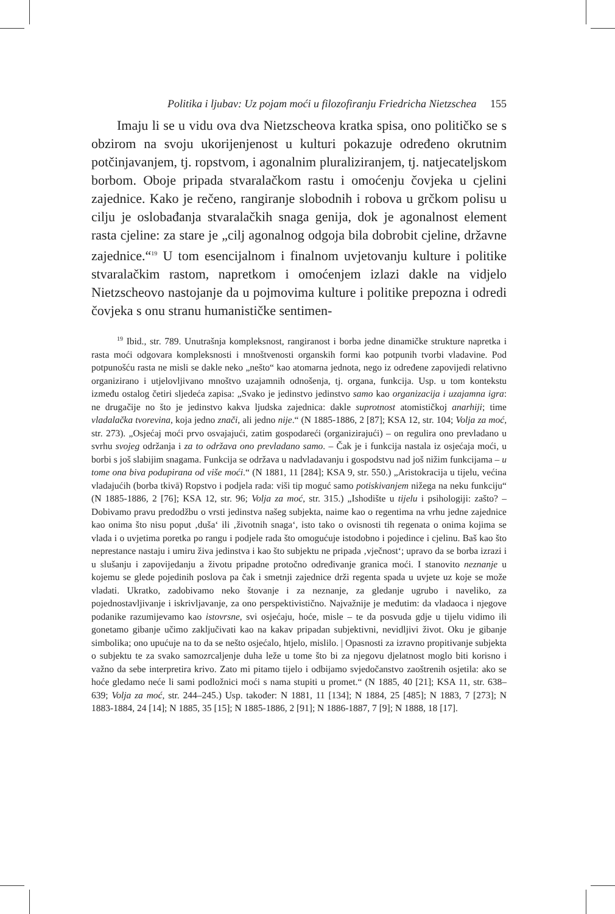Politika i ljubav: Uz pojam moći u filozofiranju Friedricha Nietzschea 155
Imaju li se u vidu ova dva Nietzscheova kratka spisa, ono političko se s obzirom na svoju ukorijenjenost u kulturi pokazuje određeno okrutnim potčinjavanjem, tj. ropstvom, i agonalnim pluraliziranjem, tj. natjecateljskom borbom. Oboje pripada stvaralačkom rastu i omoćenju čovjeka u cjelini zajednice. Kako je rečeno, rangiranje slobodnih i robova u grčkom polisu u cilju je oslobađanja stvaralačkih snaga genija, dok je agonalnost element rasta cjeline: za stare je „cilj agonalnog odgoja bila dobrobit cjeline, državne zajednice.“<sup>19</sup> U tom esencijalnom i finalnom uvjetovanju kulture i politike stvaralačkim rastom, napretkom i omoćenjem izlazi dakle na vidjelo Nietzscheovo nastojanje da u pojmovima kulture i politike prepozna i odredi čovjeka s onu stranu humanističke sentimen-
<sup>19</sup> Ibid., str. 789. Unutrašnja kompleksnost, rangiranost i borba jedne dinamičke strukture napretka i rasta moći odgovara kompleksnosti i mnoštvenosti organskih formi kao potpunih tvorbi vladavine. Pod potpunošću rasta ne misli se dakle neko „nešto“ kao atomarna jednota, nego iz određene zapovijedi relativno organizirano i utjelovljivano mnoštvo uzajamnih odnošenja, tj. organa, funkcija. Usp. u tom kontekstu između ostalog četiri sljedeća zapisa: „Svako je jedinstvo jedinstvo samo kao organizacija i uzajamna igra: ne drugačije no što je jedinstvo kakva ljudska zajednica: dakle suprotnost atomističkoj anarhiji; time vladalačka tvorevina, koja jedno znači, ali jedno nije.“ (N 1885-1886, 2 [87]; KSA 12, str. 104; Volja za moć, str. 273). „Osjećaj moći prvo osvajajući, zatim gospodareći (organizirajući) – on regulira ono prevladano u svrhu svojeg održanja i za to održava ono prevladano samo. – Čak je i funkcija nastala iz osjećaja moći, u borbi s još slabijim snagama. Funkcija se održava u nadvladavanju i gospodstvu nad još nižim funkcijama – u tome ona biva podupirana od više moći.“ (N 1881, 11 [284]; KSA 9, str. 550.) „Aristokracija u tijelu, većina vladajućih (borba tkivā) Ropstvo i podjela rada: viši tip moguć samo potiskivanjem nižega na neku funkciju“ (N 1885-1886, 2 [76]; KSA 12, str. 96; Volja za moć, str. 315.) „Ishodište u tijelu i psihologiji: zašto? – Dobivamo pravu predodžbu o vrsti jedinstva našeg subjekta, naime kao o regentima na vrhu jedne zajednice kao onima što nisu poput ‚duša‘ ili ‚životnih snaga‘, isto tako o ovisnosti tih regenata o onima kojima se vlada i o uvjetima poretka po rangu i podjele rada što omogućuje istodobno i pojedince i cjelinu. Baš kao što neprestance nastaju i umiru živa jedinstva i kao što subjektu ne pripada ‚vječnost‘; upravo da se borba izrazi i u slušanju i zapovijedanju a životu pripadne protočno određivanje granica moći. I stanovito neznanje u kojemu se glede pojedinih poslova pa čak i smetnji zajednice drži regenta spada u uvjete uz koje se može vladati. Ukratko, zadobivamo neko štovanje i za neznanje, za gledanje ugrubo i naveliko, za pojednostavljivanje i iskrivljavanje, za ono perspektivistično. Najvažnije je međutim: da vladaoca i njegove podanike razumijevamo kao istovrsne, svi osjećaju, hoće, misle – te da posvuda gdje u tijelu vidimo ili gonetamo gibanje učimo zaključivati kao na kakav pripadan subjektivni, nevidljivi život. Oku je gibanje simbolika; ono upućuje na to da se nešto osjećalo, htjelo, mislilo. | Opasnosti za izravno propitivanje subjekta o subjektu te za svako samozrcaljenje duha leže u tome što bi za njegovu djelatnost moglo biti korisno i važno da sebe interpretira krivo. Zato mi pitamo tijelo i odbijamo svjedočanstvo zaoštrenih osjetila: ako se hoće gledamo neće li sami podložnici moći s nama stupiti u promet.“ (N 1885, 40 [21]; KSA 11, str. 638–639; Volja za moć, str. 244–245.) Usp. također: N 1881, 11 [134]; N 1884, 25 [485]; N 1883, 7 [273]; N 1883-1884, 24 [14]; N 1885, 35 [15]; N 1885-1886, 2 [91]; N 1886-1887, 7 [9]; N 1888, 18 [17].